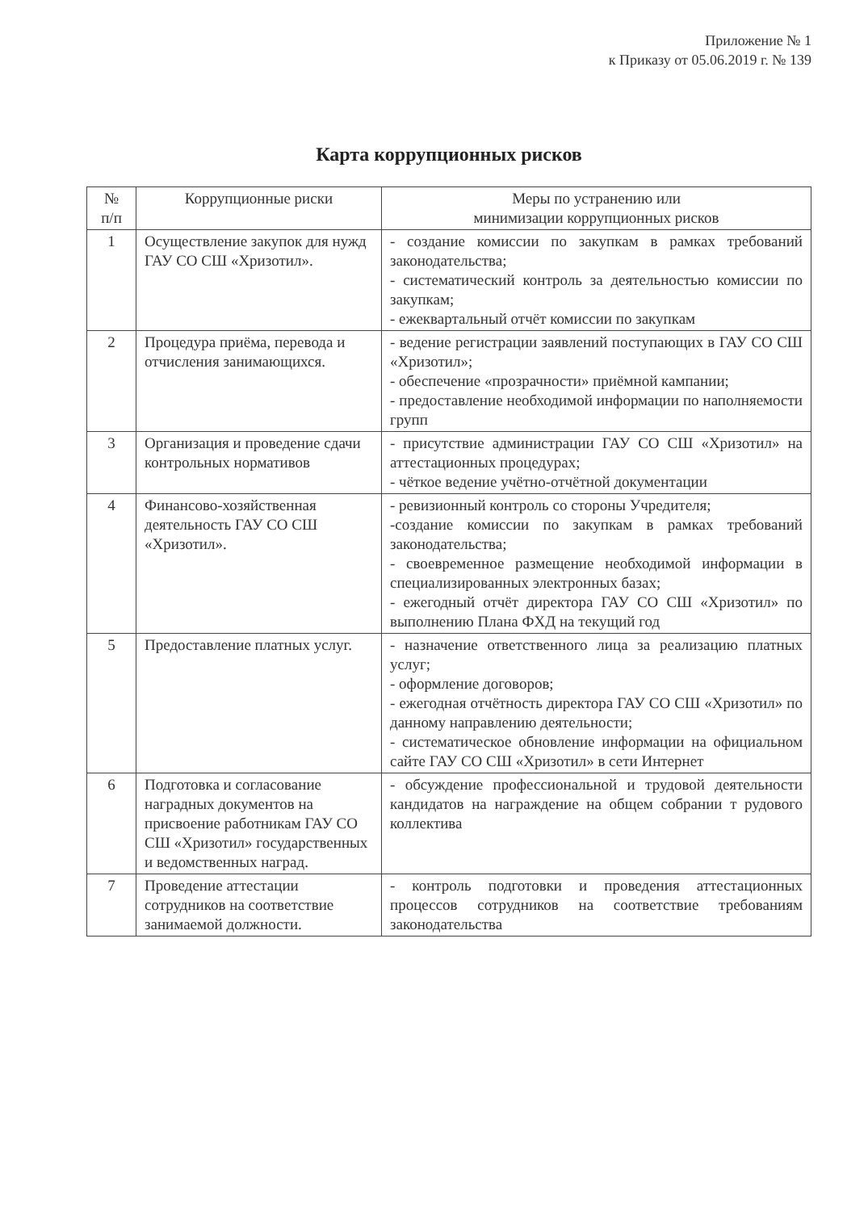Приложение № 1
к Приказу от 05.06.2019 г. № 139
Карта коррупционных рисков
| № п/п | Коррупционные риски | Меры по устранению или минимизации коррупционных рисков |
| --- | --- | --- |
| 1 | Осуществление закупок для нужд ГАУ СО СШ «Хризотил». | - создание комиссии по закупкам в рамках требований законодательства; - систематический контроль за деятельностью комиссии по закупкам; - ежеквартальный отчёт комиссии по закупкам |
| 2 | Процедура приёма, перевода и отчисления занимающихся. | - ведение регистрации заявлений поступающих в ГАУ СО СШ «Хризотил»; - обеспечение «прозрачности» приёмной кампании; - предоставление необходимой информации по наполняемости групп |
| 3 | Организация и проведение сдачи контрольных нормативов | - присутствие администрации ГАУ СО СШ «Хризотил» на аттестационных процедурах; - чёткое ведение учётно-отчётной документации |
| 4 | Финансово-хозяйственная деятельность ГАУ СО СШ «Хризотил». | - ревизионный контроль со стороны Учредителя; -создание комиссии по закупкам в рамках требований законодательства; - своевременное размещение необходимой информации в специализированных электронных базах; - ежегодный отчёт директора ГАУ СО СШ «Хризотил» по выполнению Плана ФХД на текущий год |
| 5 | Предоставление платных услуг. | - назначение ответственного лица за реализацию платных услуг; - оформление договоров; - ежегодная отчётность директора ГАУ СО СШ «Хризотил» по данному направлению деятельности; - систематическое обновление информации на официальном сайте ГАУ СО СШ «Хризотил» в сети Интернет |
| 6 | Подготовка и согласование наградных документов на присвоение работникам ГАУ СО СШ «Хризотил» государственных и ведомственных наград. | - обсуждение профессиональной и трудовой деятельности кандидатов на награждение на общем собрании т рудового коллектива |
| 7 | Проведение аттестации сотрудников на соответствие занимаемой должности. | - контроль подготовки и проведения аттестационных процессов сотрудников на соответствие требованиям законодательства |